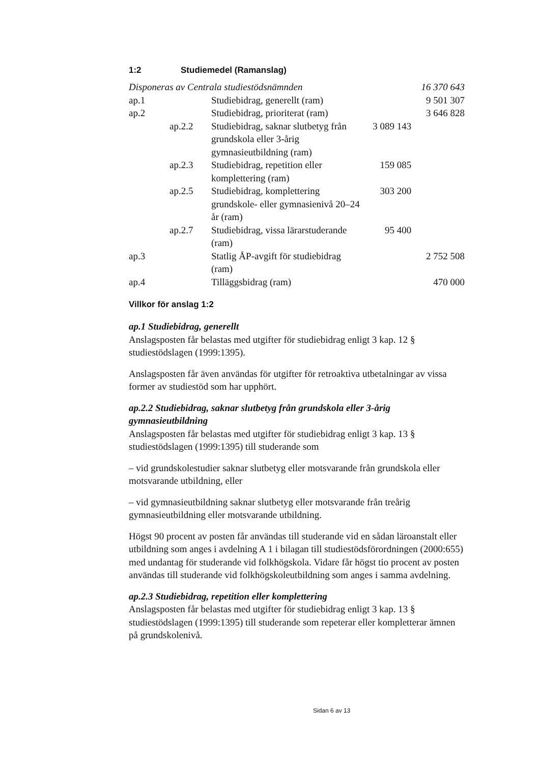1:2 Studiemedel (Ramanslag)
| Disponeras av Centrala studiestödsnämnden | | | | 16 370 643 |
| ap.1 | | Studiebidrag, generellt (ram) | | 9 501 307 |
| ap.2 | | Studiebidrag, prioriterat (ram) | | 3 646 828 |
| | ap.2.2 | Studiebidrag, saknar slutbetyg från grundskola eller 3-årig gymnasieutbildning (ram) | 3 089 143 | |
| | ap.2.3 | Studiebidrag, repetition eller komplettering (ram) | 159 085 | |
| | ap.2.5 | Studiebidrag, komplettering grundskole- eller gymnasienivå 20–24 år (ram) | 303 200 | |
| | ap.2.7 | Studiebidrag, vissa lärarstuderande (ram) | 95 400 | |
| ap.3 | | Statlig ÅP-avgift för studiebidrag (ram) | | 2 752 508 |
| ap.4 | | Tilläggsbidrag (ram) | | 470 000 |
Villkor för anslag 1:2
ap.1 Studiebidrag, generellt
Anslagsposten får belastas med utgifter för studiebidrag enligt 3 kap. 12 § studiestödslagen (1999:1395).
Anslagsposten får även användas för utgifter för retroaktiva utbetalningar av vissa former av studiestöd som har upphört.
ap.2.2 Studiebidrag, saknar slutbetyg från grundskola eller 3-årig gymnasieutbildning
Anslagsposten får belastas med utgifter för studiebidrag enligt 3 kap. 13 § studiestödslagen (1999:1395) till studerande som
– vid grundskolestudier saknar slutbetyg eller motsvarande från grundskola eller motsvarande utbildning, eller
– vid gymnasieutbildning saknar slutbetyg eller motsvarande från treårig gymnasieutbildning eller motsvarande utbildning.
Högst 90 procent av posten får användas till studerande vid en sådan läroanstalt eller utbildning som anges i avdelning A 1 i bilagan till studiestödsförordningen (2000:655) med undantag för studerande vid folkhögskola. Vidare får högst tio procent av posten användas till studerande vid folkhögskoleutbildning som anges i samma avdelning.
ap.2.3 Studiebidrag, repetition eller komplettering
Anslagsposten får belastas med utgifter för studiebidrag enligt 3 kap. 13 § studiestödslagen (1999:1395) till studerande som repeterar eller kompletterar ämnen på grundskolenivå.
Sidan 6 av 13